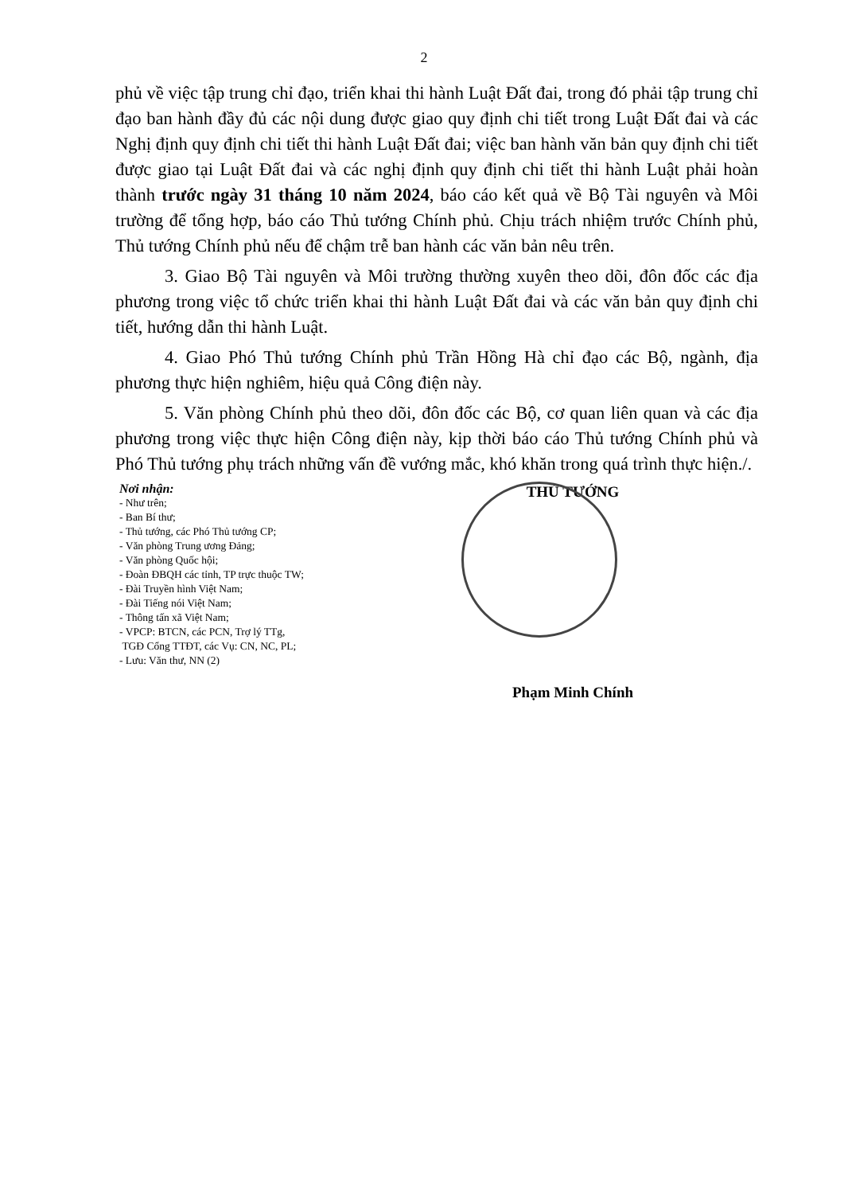2
phủ về việc tập trung chỉ đạo, triển khai thi hành Luật Đất đai, trong đó phải tập trung chỉ đạo ban hành đầy đủ các nội dung được giao quy định chi tiết trong Luật Đất đai và các Nghị định quy định chi tiết thi hành Luật Đất đai; việc ban hành văn bản quy định chi tiết được giao tại Luật Đất đai và các nghị định quy định chi tiết thi hành Luật phải hoàn thành trước ngày 31 tháng 10 năm 2024, báo cáo kết quả về Bộ Tài nguyên và Môi trường để tổng hợp, báo cáo Thủ tướng Chính phủ. Chịu trách nhiệm trước Chính phủ, Thủ tướng Chính phủ nếu để chậm trễ ban hành các văn bản nêu trên.
3. Giao Bộ Tài nguyên và Môi trường thường xuyên theo dõi, đôn đốc các địa phương trong việc tổ chức triển khai thi hành Luật Đất đai và các văn bản quy định chi tiết, hướng dẫn thi hành Luật.
4. Giao Phó Thủ tướng Chính phủ Trần Hồng Hà chỉ đạo các Bộ, ngành, địa phương thực hiện nghiêm, hiệu quả Công điện này.
5. Văn phòng Chính phủ theo dõi, đôn đốc các Bộ, cơ quan liên quan và các địa phương trong việc thực hiện Công điện này, kịp thời báo cáo Thủ tướng Chính phủ và Phó Thủ tướng phụ trách những vấn đề vướng mắc, khó khăn trong quá trình thực hiện./.
Nơi nhận:
- Như trên;
- Ban Bí thư;
- Thủ tướng, các Phó Thủ tướng CP;
- Văn phòng Trung ương Đảng;
- Văn phòng Quốc hội;
- Đoàn ĐBQH các tỉnh, TP trực thuộc TW;
- Đài Truyền hình Việt Nam;
- Đài Tiếng nói Việt Nam;
- Thông tấn xã Việt Nam;
- VPCP: BTCN, các PCN, Trợ lý TTg,
TGĐ Cổng TTĐT, các Vụ: CN, NC, PL;
- Lưu: Văn thư, NN (2)
THỦ TƯỚNG
Phạm Minh Chính